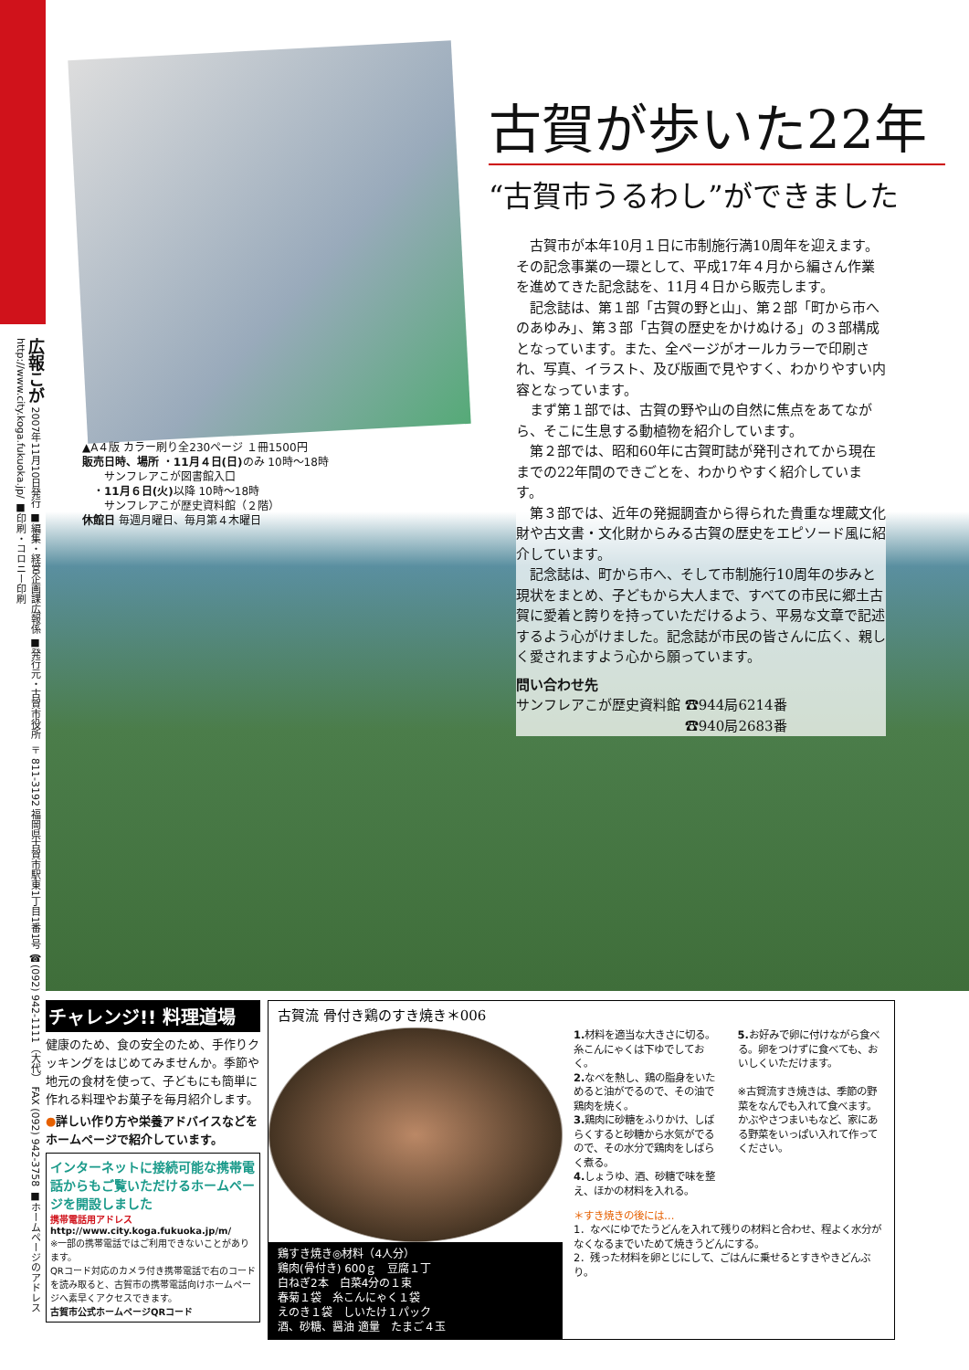広報こが 2007年11月10日発行 ■編集・経営企画課広報係 ■発行元・古賀市役所 〒811-3192 福岡県古賀市駅東1丁目1番1号 ☎(092) 942-1111（大代） FAX (092) 942-3758 ■ホームページのアドレス http://www.city.koga.fukuoka.jp/ ■印刷・コロニー印刷
▲A４版 カラー刷り全230ページ １冊1500円
販売日時、場所 ・11月４日(日) のみ 10時～18時
　　サンフレアこが図書館入口
　・11月６日(火) 以降 10時～18時
　　サンフレアこが歴史資料館（２階）
休館日 毎週月曜日、毎月第４木曜日
古賀が歩いた22年
“古賀市うるわし”ができました
古賀市が本年10月１日に市制施行満10周年を迎えます。その記念事業の一環として、平成17年４月から編さん作業を進めてきた記念誌を、11月４日から販売します。
記念誌は、第１部「古賀の野と山」、第２部「町から市へのあゆみ」、第３部「古賀の歴史をかけぬける」の３部構成となっています。また、全ページがオールカラーで印刷され、写真、イラスト、及び版画で見やすく、わかりやすい内容となっています。
まず第１部では、古賀の野や山の自然に焦点をあてながら、そこに生息する動植物を紹介しています。
第２部では、昭和60年に古賀町誌が発刊されてから現在までの22年間のできごとを、わかりやすく紹介しています。
第３部では、近年の発掘調査から得られた貴重な埋蔵文化財や古文書・文化財からみる古賀の歴史をエピソード風に紹介しています。
記念誌は、町から市へ、そして市制施行10周年の歩みと現状をまとめ、子どもから大人まで、すべての市民に郷土古賀に愛着と誇りを持っていただけるよう、平易な文章で記述するよう心がけました。記念誌が市民の皆さんに広く、親しく愛されますよう心から願っています。
問い合わせ先
サンフレアこが歴史資料館 ☎944局6214番
　　　　　　　　　　　　 ☎940局2683番
チャレンジ!! 料理道場
健康のため、食の安全のため、手作りクッキングをはじめてみませんか。季節や地元の食材を使って、子どもにも簡単に作れる料理やお菓子を毎月紹介します。
●詳しい作り方や栄養アドバイスなどをホームページで紹介しています。
インターネットに接続可能な携帯電話からもご覧いただけるホームページを開設しました
携帯電話用アドレス
http://www.city.koga.fukuoka.jp/m/
※一部の携帯電話ではご利用できないことがあります。
QRコード対応のカメラ付き携帯電話で右のコードを読み取ると、古賀市の携帯電話向けホームページへ素早くアクセスできます。
古賀市公式ホームページQRコード
古賀流 骨付き鶏のすき焼き＊006
鶏すき焼き◎材料（4人分）
鶏肉(骨付き) 600ｇ　豆腐１丁
白ねぎ2本　白菜4分の１束
春菊１袋　糸こんにゃく１袋
えのき１袋　しいたけ１パック
酒、砂糖、醤油 適量　たまご４玉
1. 材料を適当な大きさに切る。糸こんにゃくは下ゆでしておく。
2. なべを熱し、鶏の脂身をいためると油がでるので、その油で鶏肉を焼く。
3. 鶏肉に砂糖をふりかけ、しばらくすると砂糖から水気がでるので、その水分で鶏肉をしばらく煮る。
4. しょうゆ、酒、砂糖で味を整え、ほかの材料を入れる。
5. お好みで卵に付けながら食べる。卵をつけずに食べても、おいしくいただけます。
※古賀流すき焼きは、季節の野菜をなんでも入れて食べます。かぶやさつまいもなど、家にある野菜をいっぱい入れて作ってください。
＊すき焼きの後には…
1．なべにゆでたうどんを入れて残りの材料と合わせ、程よく水分がなくなるまでいためて焼きうどんにする。
2．残った材料を卵とじにして、ごはんに乗せるとすきやきどんぶり。